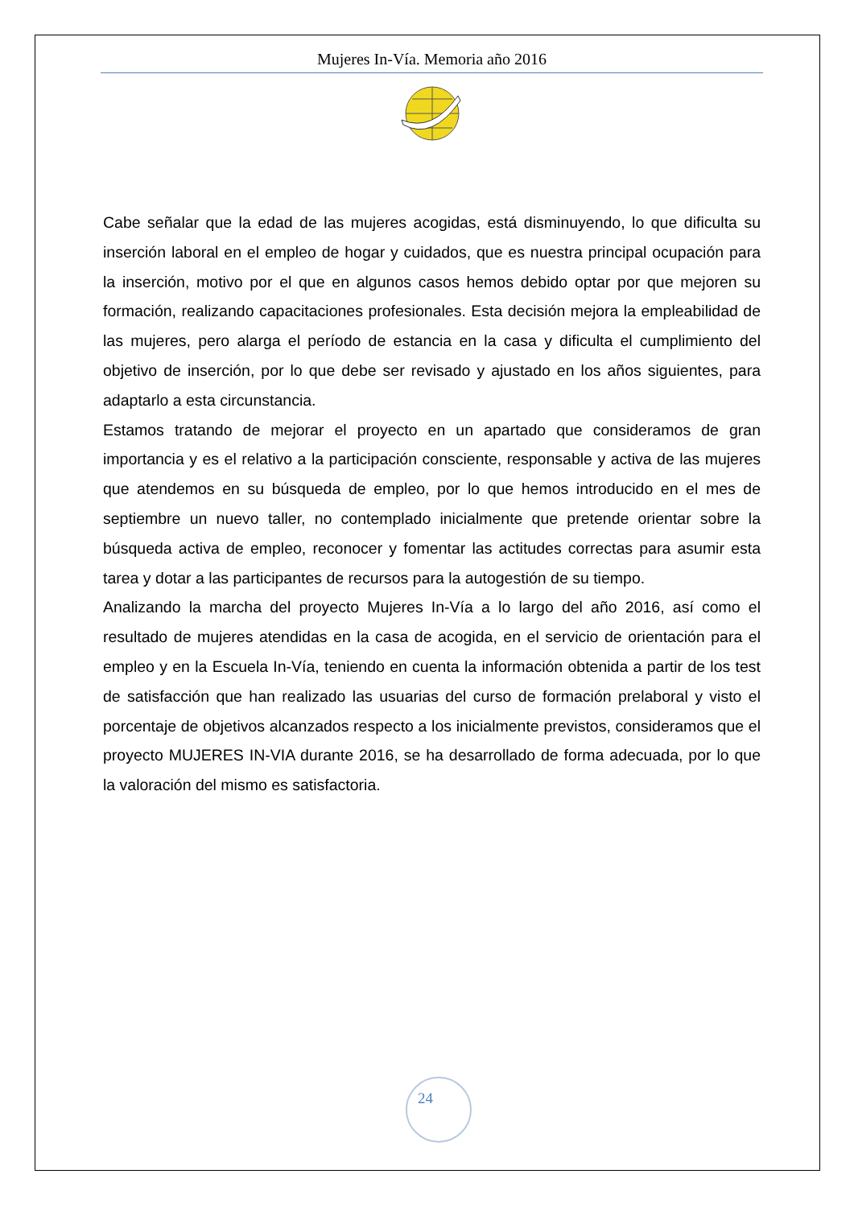Mujeres In-Vía. Memoria año 2016
Cabe señalar que la edad de las mujeres acogidas, está disminuyendo, lo que dificulta su inserción laboral en el empleo de hogar y cuidados, que es nuestra principal ocupación para la inserción, motivo por el que en algunos casos hemos debido optar por que mejoren su formación, realizando capacitaciones profesionales. Esta decisión mejora la empleabilidad de las mujeres, pero alarga el período de estancia en la casa y dificulta el cumplimiento del objetivo de inserción, por lo que debe ser revisado y ajustado en los años siguientes, para adaptarlo a esta circunstancia.
Estamos tratando de mejorar el proyecto en un apartado que consideramos de gran importancia y es el relativo a la participación consciente, responsable y activa de las mujeres que atendemos en su búsqueda de empleo, por lo que hemos introducido en el mes de septiembre un nuevo taller, no contemplado inicialmente que pretende orientar sobre la búsqueda activa de empleo, reconocer y fomentar las actitudes correctas para asumir esta tarea y dotar a las participantes de recursos para la autogestión de su tiempo.
Analizando la marcha del proyecto Mujeres In-Vía a lo largo del año 2016, así como el resultado de mujeres atendidas en la casa de acogida, en el servicio de orientación para el empleo y en la Escuela In-Vía, teniendo en cuenta la información obtenida a partir de los test de satisfacción que han realizado las usuarias del curso de formación prelaboral y visto el porcentaje de objetivos alcanzados respecto a los inicialmente previstos, consideramos que el proyecto MUJERES IN-VIA durante 2016, se ha desarrollado de forma adecuada, por lo que la valoración del mismo es satisfactoria.
24